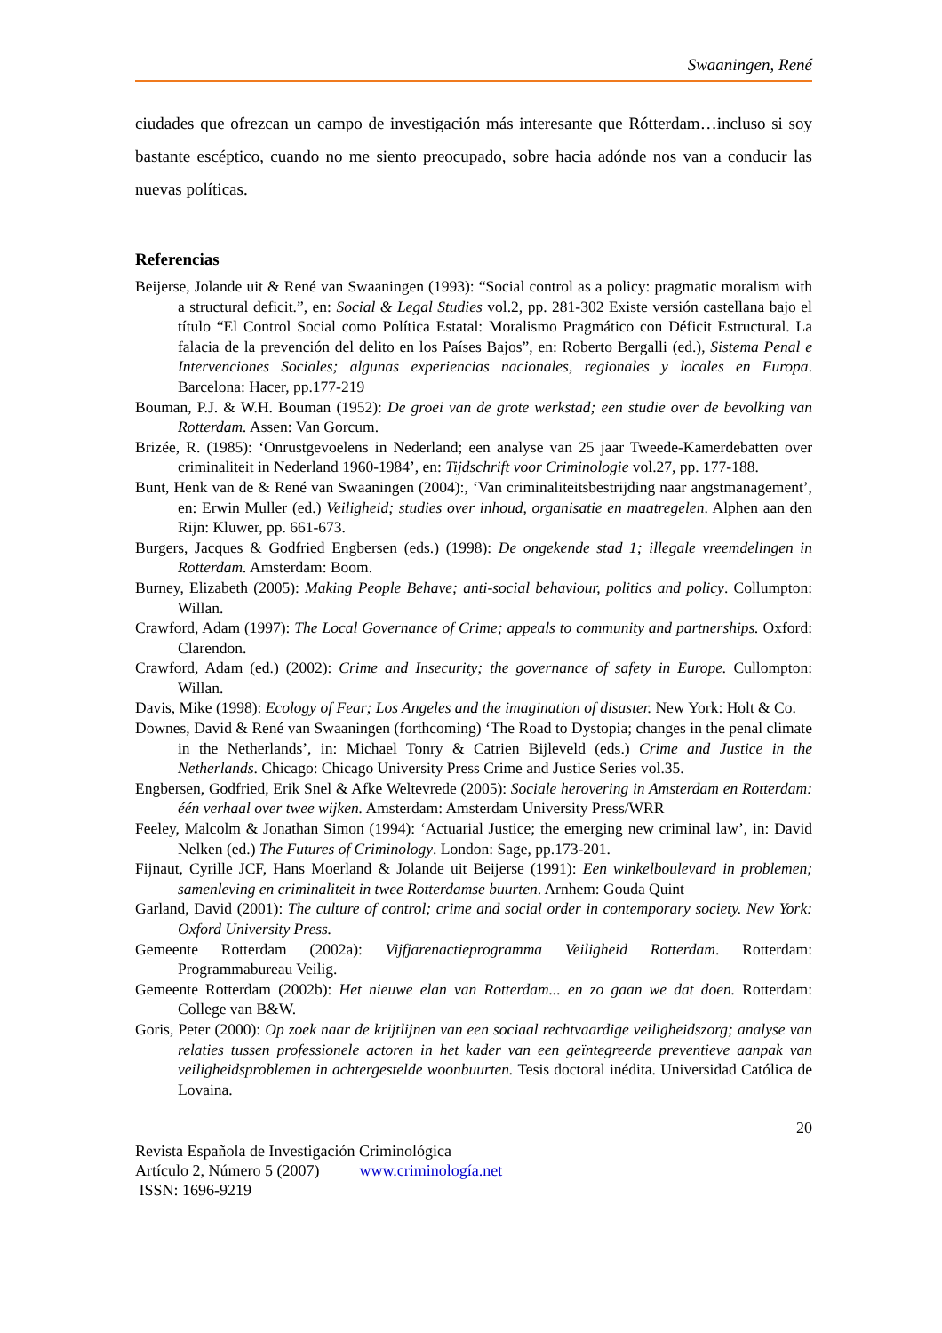Swaaningen, René
ciudades que ofrezcan un campo de investigación más interesante que Rótterdam…incluso si soy bastante escéptico, cuando no me siento preocupado, sobre hacia adónde nos van a conducir las nuevas políticas.
Referencias
Beijerse, Jolande uit & René van Swaaningen (1993): “Social control as a policy: pragmatic moralism with a structural deficit.”, en: Social & Legal Studies vol.2, pp. 281-302 Existe versión castellana bajo el título “El Control Social como Política Estatal: Moralismo Pragmático con Déficit Estructural. La falacia de la prevención del delito en los Países Bajos”, en: Roberto Bergalli (ed.), Sistema Penal e Intervenciones Sociales; algunas experiencias nacionales, regionales y locales en Europa. Barcelona: Hacer, pp.177-219
Bouman, P.J. & W.H. Bouman (1952): De groei van de grote werkstad; een studie over de bevolking van Rotterdam. Assen: Van Gorcum.
Brizée, R. (1985): ‘Onrustgevoelens in Nederland; een analyse van 25 jaar Tweede-Kamerdebatten over criminaliteit in Nederland 1960-1984’, en: Tijdschrift voor Criminologie vol.27, pp. 177-188.
Bunt, Henk van de & René van Swaaningen (2004):, ‘Van criminaliteitsbestrijding naar angstmanagement’, en: Erwin Muller (ed.) Veiligheid; studies over inhoud, organisatie en maatregelen. Alphen aan den Rijn: Kluwer, pp. 661-673.
Burgers, Jacques & Godfried Engbersen (eds.) (1998): De ongekende stad 1; illegale vreemdelingen in Rotterdam. Amsterdam: Boom.
Burney, Elizabeth (2005): Making People Behave; anti-social behaviour, politics and policy. Collumpton: Willan.
Crawford, Adam (1997): The Local Governance of Crime; appeals to community and partnerships. Oxford: Clarendon.
Crawford, Adam (ed.) (2002): Crime and Insecurity; the governance of safety in Europe. Cullompton: Willan.
Davis, Mike (1998): Ecology of Fear; Los Angeles and the imagination of disaster. New York: Holt & Co.
Downes, David & René van Swaaningen (forthcoming) ‘The Road to Dystopia; changes in the penal climate in the Netherlands’, in: Michael Tonry & Catrien Bijleveld (eds.) Crime and Justice in the Netherlands. Chicago: Chicago University Press Crime and Justice Series vol.35.
Engbersen, Godfried, Erik Snel & Afke Weltevrede (2005): Sociale herovering in Amsterdam en Rotterdam: één verhaal over twee wijken. Amsterdam: Amsterdam University Press/WRR
Feeley, Malcolm & Jonathan Simon (1994): ‘Actuarial Justice; the emerging new criminal law’, in: David Nelken (ed.) The Futures of Criminology. London: Sage, pp.173-201.
Fijnaut, Cyrille JCF, Hans Moerland & Jolande uit Beijerse (1991): Een winkelboulevard in problemen; samenleving en criminaliteit in twee Rotterdamse buurten. Arnhem: Gouda Quint
Garland, David (2001): The culture of control; crime and social order in contemporary society. New York: Oxford University Press.
Gemeente Rotterdam (2002a): Vijfjarenactieprogramma Veiligheid Rotterdam. Rotterdam: Programmabureau Veilig.
Gemeente Rotterdam (2002b): Het nieuwe elan van Rotterdam... en zo gaan we dat doen. Rotterdam: College van B&W.
Goris, Peter (2000): Op zoek naar de krijtlijnen van een sociaal rechtvaardige veiligheidszorg; analyse van relaties tussen professionele actoren in het kader van een geïntegreerde preventieve aanpak van veiligheidsproblemen in achtergestelde woonbuurten. Tesis doctoral inédita. Universidad Católica de Lovaina.
20
Revista Española de Investigación Criminológica
Artículo 2, Número 5 (2007) www.criminología.net
ISSN: 1696-9219